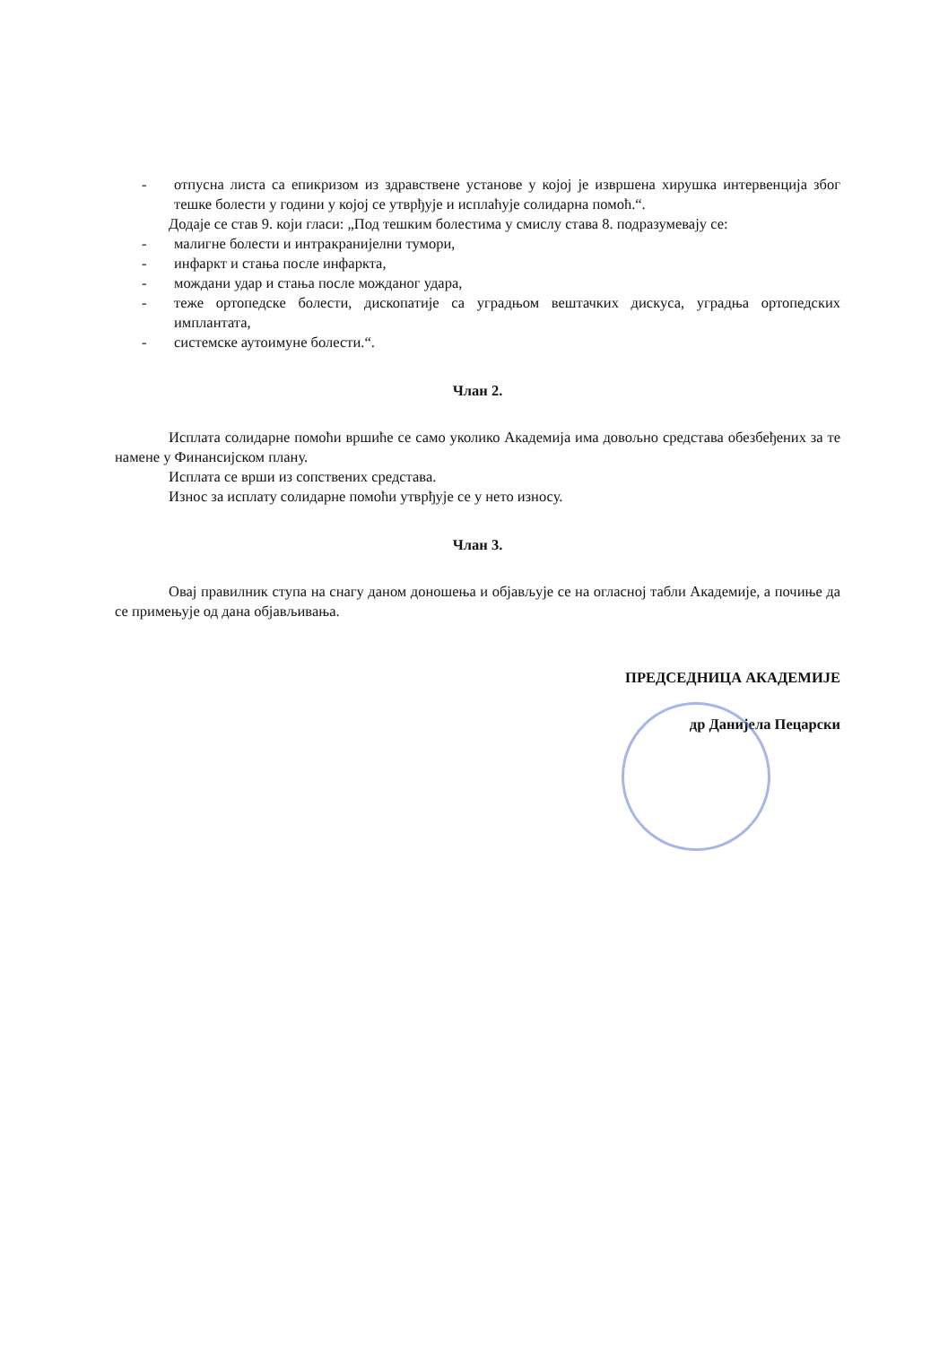- отпусна листа са епикризом из здравствене установе у којој је извршена хирушка интервенција због тешке болести у години у којој се утврђује и исплаћује солидарна помоћ.“.
Додаје се став 9. који гласи: „Под тешким болестима у смислу става 8. подразумевају се:
- малигне болести и интракранијелни тумори,
- инфаркт и стања после инфаркта,
- мождани удар и стања после можданог удара,
- теже ортопедске болести, дископатије са уградњом вештачких дискуса, уградња ортопедских имплантата,
- системске аутоимуне болести.“.
Члан 2.
Исплата солидарне помоћи вршиће се само уколико Академија има довољно средстава обезбеђених за те намене у Финансијском плану.
Исплата се врши из сопствених средстава.
Износ за исплату солидарне помоћи утврђује се у нето износу.
Члан 3.
Овај правилник ступа на снагу даном доношења и објављује се на огласној табли Академије, а почиње да се примењује од дана објављивања.
ПРЕДСЕДНИЦА АКАДЕМИЈЕ
др Данијела Пецарски